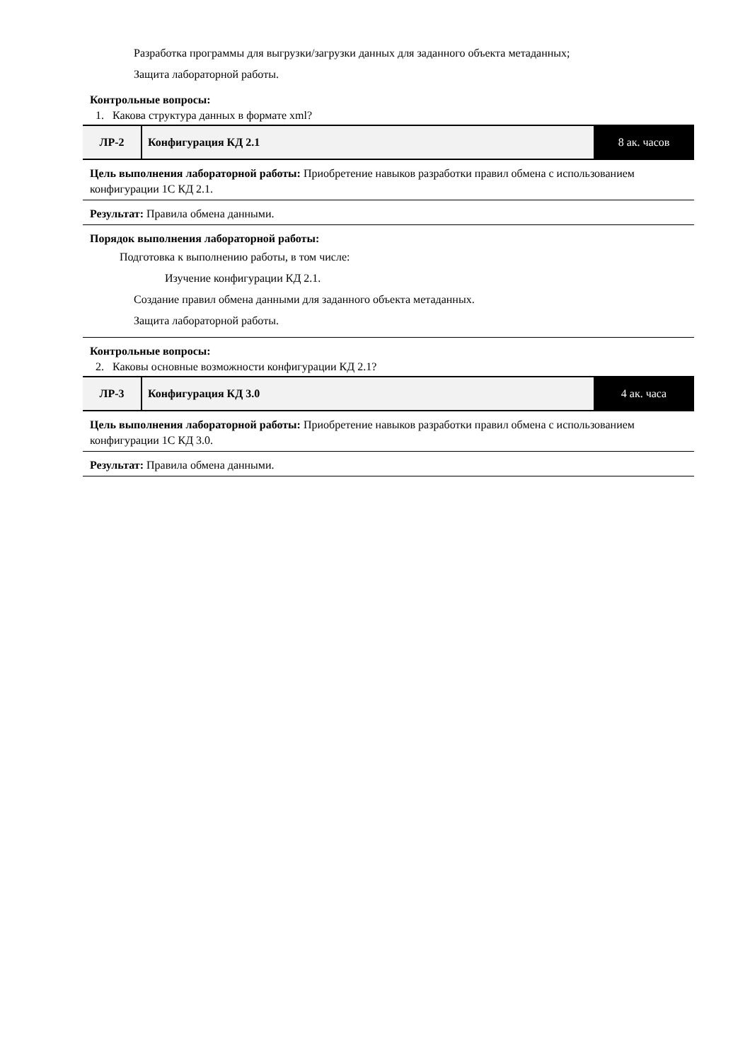Разработка программы для выгрузки/загрузки данных для заданного объекта метаданных;
Защита лабораторной работы.
Контрольные вопросы:
1. Какова структура данных в формате xml?
| ЛР-2 | Конфигурация КД 2.1 | 8 ак. часов |
Цель выполнения лабораторной работы: Приобретение навыков разработки правил обмена с использованием конфигурации 1С КД 2.1.
Результат: Правила обмена данными.
Порядок выполнения лабораторной работы:
Подготовка к выполнению работы, в том числе:
Изучение конфигурации КД 2.1.
Создание правил обмена данными для заданного объекта метаданных.
Защита лабораторной работы.
Контрольные вопросы:
2. Каковы основные возможности конфигурации КД 2.1?
| ЛР-3 | Конфигурация КД 3.0 | 4 ак. часа |
Цель выполнения лабораторной работы: Приобретение навыков разработки правил обмена с использованием конфигурации 1С КД 3.0.
Результат: Правила обмена данными.